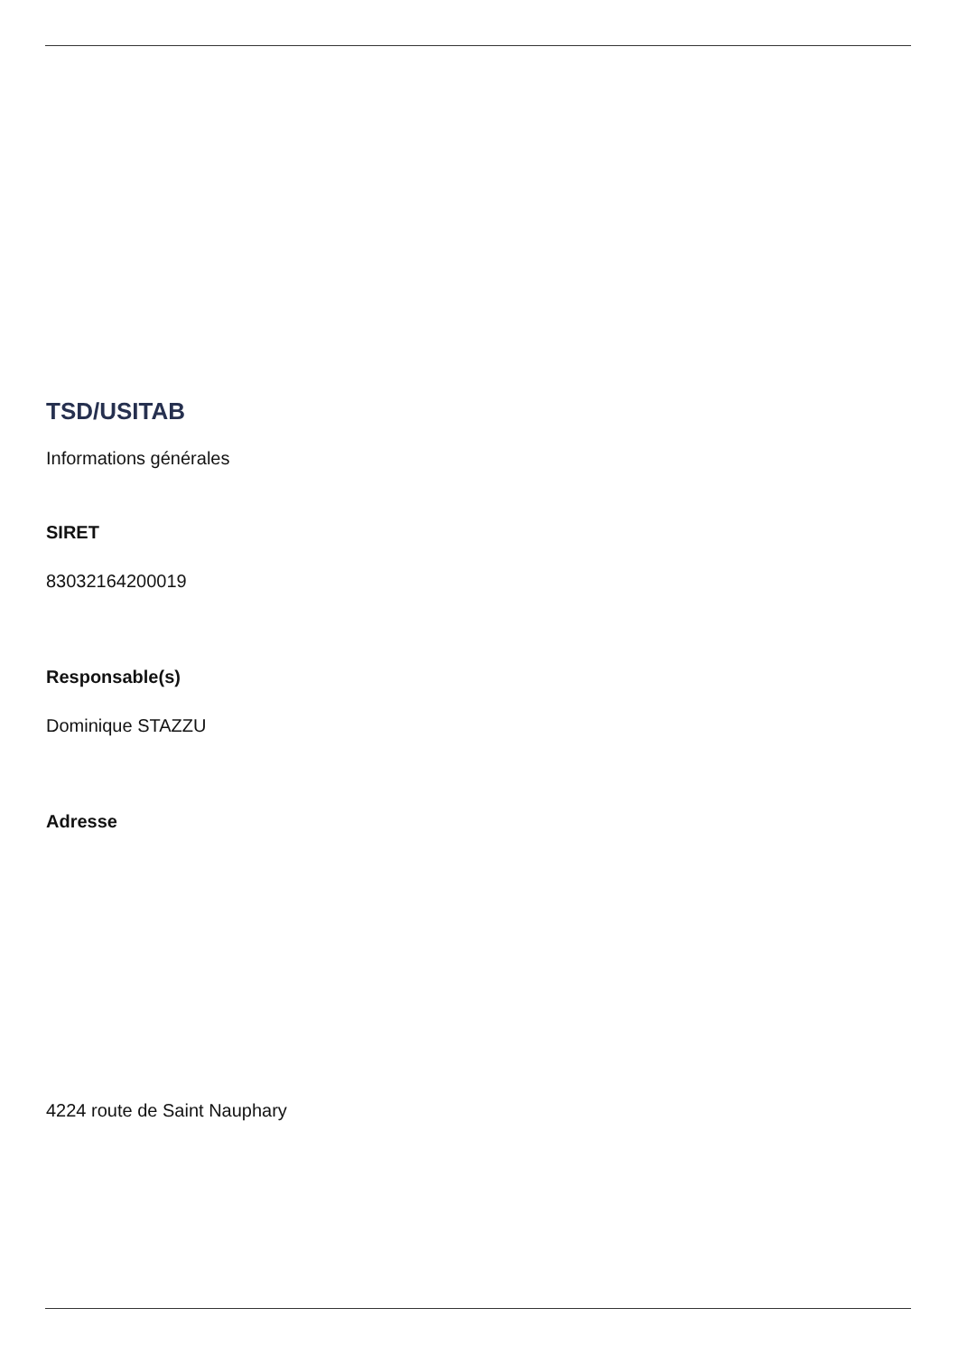TSD/USITAB
Informations générales
SIRET
83032164200019
Responsable(s)
Dominique STAZZU
Adresse
4224 route de Saint Nauphary